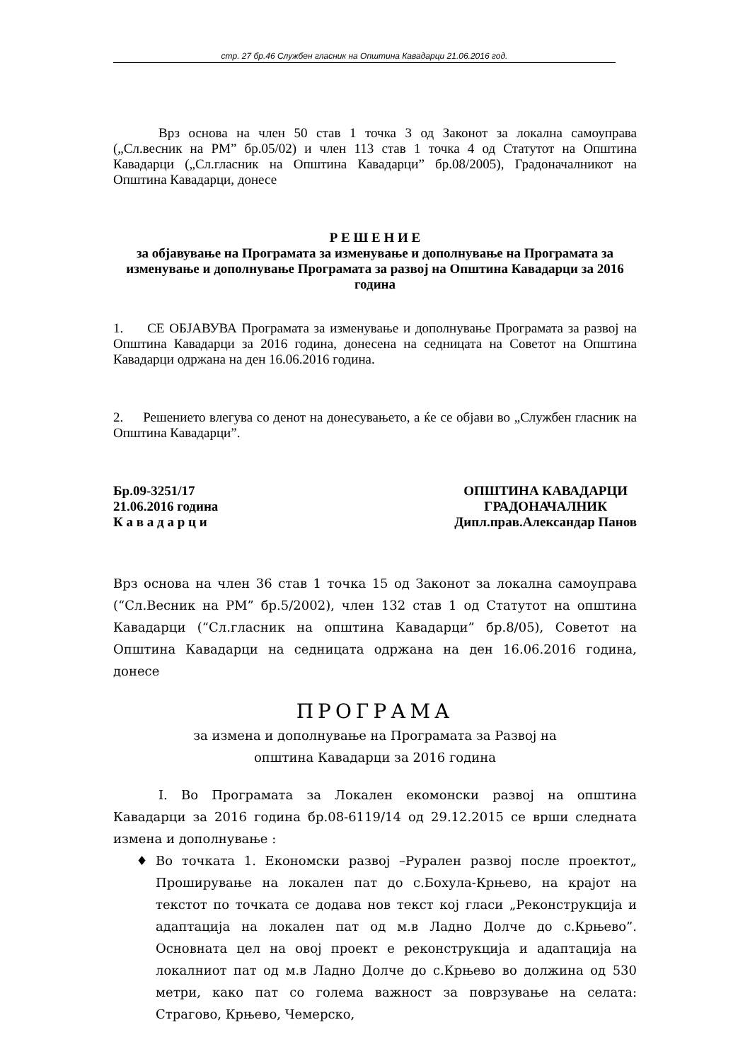стр. 27 бр.46 Службен гласник на Општина Кавадарци 21.06.2016 год.
Врз основа на член 50 став 1 точка 3 од Законот за локална самоуправа („Сл.весник на РМ” бр.05/02) и член 113 став 1 точка 4 од Статутот на Општина Кавадарци („Сл.гласник на Општина Кавадарци” бр.08/2005), Градоначалникот на Општина Кавадарци, донесе
Р Е Ш Е Н И Е
за објавување на Програмата за изменување и дополнување на Програмата за изменување и дополнување Програмата за развој на Општина Кавадарци за 2016 година
1. СЕ ОБЈАВУВА Програмата за изменување и дополнување Програмата за развој на Општина Кавадарци за 2016 година, донесена на седницата на Советот на Општина Кавадарци одржана на ден 16.06.2016 година.
2. Решението влегува со денот на донесувањето, а ќе се објави во „Службен гласник на Општина Кавадарци”.
Бр.09-3251/17
21.06.2016 година
К а в а д а р ц и
ОПШТИНА КАВАДАРЦИ
ГРАДОНАЧАЛНИК
Дипл.прав.Александар Панов
Врз основа на член 36 став 1 точка 15 од Законот за локална самоуправа (“Сл.Весник на РМ” бр.5/2002), член 132 став 1 од Статутот на општина Кавадарци (“Сл.гласник на општина Кавадарци” бр.8/05), Советот на Општина Кавадарци на седницата одржана на ден 16.06.2016 година, донесе
ПРОГРАМА
за измена и дополнување на Програмата за Развој на
општина Кавадарци за 2016 година
I. Во Програмата за Локален екомонски развој на општина Кавадарци за 2016 година бр.08-6119/14 од 29.12.2015 се врши следната измена и дополнување :
Во точката 1. Економски развој –Рурален развој после проектот„ Проширување на локален пат до с.Бохула-Крњево, на крајот на текстот по точката се додава нов текст кој гласи „Реконструкција и адаптација на локален пат од м.в Ладно Долче до с.Крњево”. Основната цел на овој проект е реконструкција и адаптација на локалниот пат од м.в Ладно Долче до с.Крњево во должина од 530 метри, како пат со голема важност за поврзување на селата: Страгово, Крњево, Чемерско,